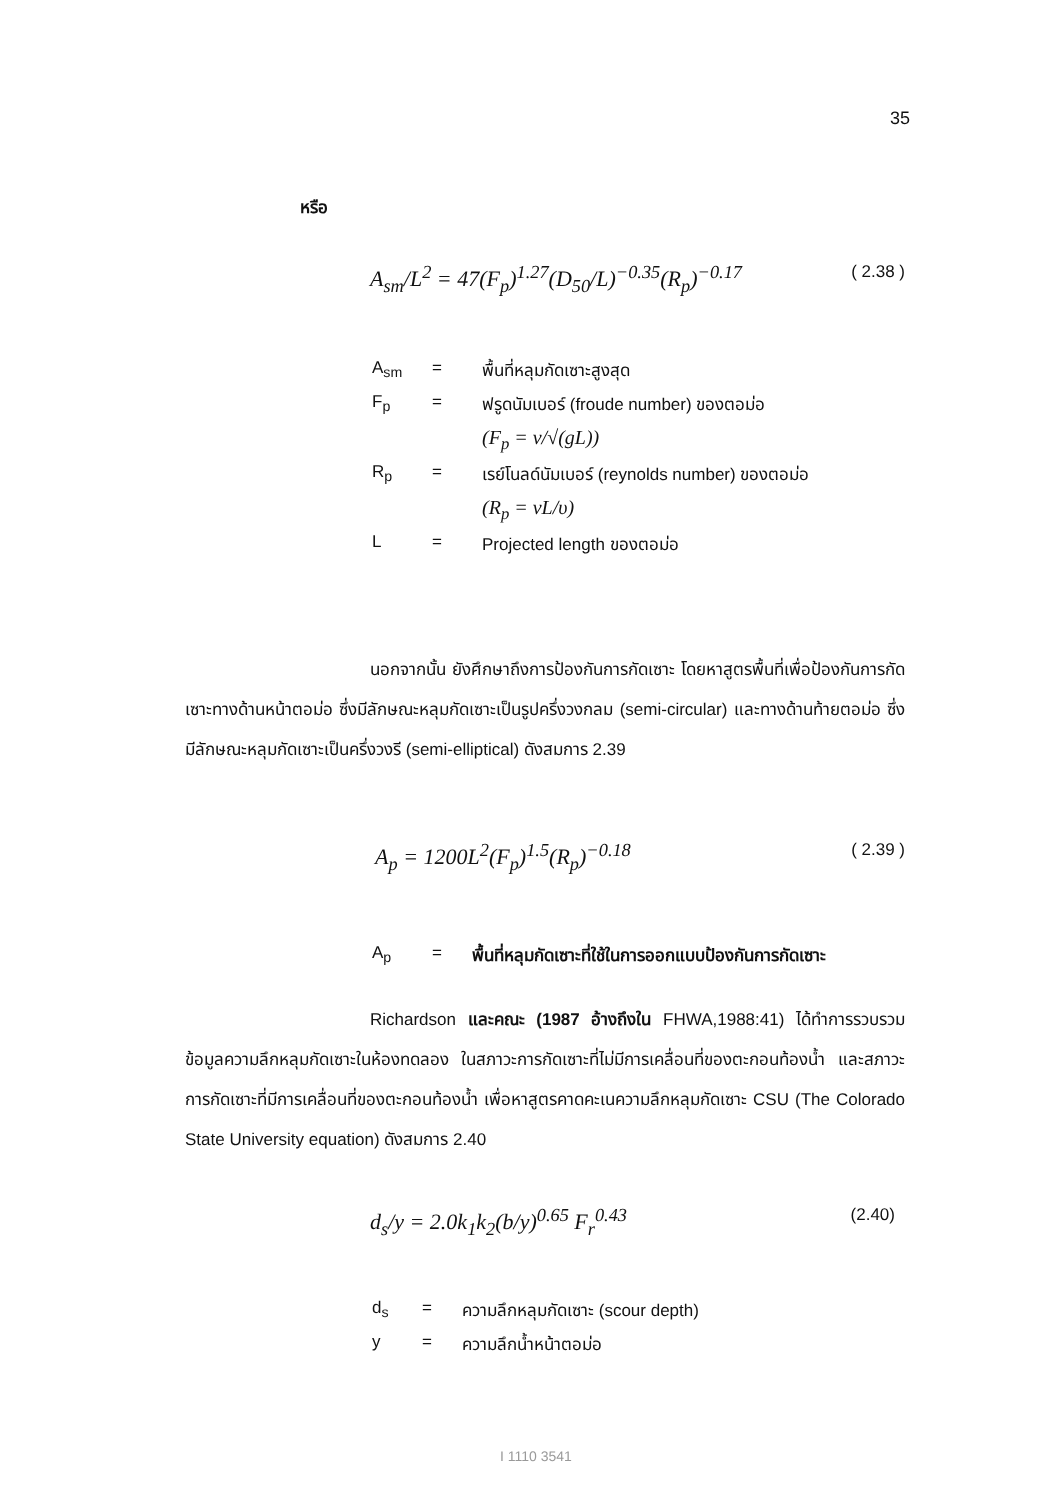35
หรือ
A<sub>sm</sub>/L<sup>2</sup> = 47(F<sub>p</sub>)<sup>1.27</sup>(D<sub>50</sub>/L)<sup>−0.35</sup>(R<sub>p</sub>)<sup>−0.17</sup> ( 2.38 )
A<sub>sm</sub> = พื้นที่หลุมกัดเซาะสูงสุด
F<sub>p</sub> = ฟรูดนัมเบอร์ (froude number) ของตอม่อ
(F<sub>p</sub> = v/√(gL))
R<sub>p</sub> = เรย์โนลด์นัมเบอร์ (reynolds number) ของตอม่อ
(R<sub>p</sub> = vL/υ)
L = Projected length ของตอม่อ
นอกจากนั้น ยังศึกษาถึงการป้องกันการกัดเซาะ โดยหาสูตรพื้นที่เพื่อป้องกันการกัดเซาะทางด้านหน้าตอม่อ ซึ่งมีลักษณะหลุมกัดเซาะเป็นรูปครึ่งวงกลม (semi-circular) และทางด้านท้ายตอม่อ ซึ่งมีลักษณะหลุมกัดเซาะเป็นครึ่งวงรี (semi-elliptical) ดังสมการ 2.39
A<sub>p</sub> = 1200L<sup>2</sup>(F<sub>p</sub>)<sup>1.5</sup>(R<sub>p</sub>)<sup>−0.18</sup> ( 2.39 )
A<sub>p</sub> = พื้นที่หลุมกัดเซาะที่ใช้ในการออกแบบป้องกันการกัดเซาะ
Richardson และคณะ (1987 อ้างถึงใน FHWA,1988:41) ได้ทำการรวบรวมข้อมูลความลึกหลุมกัดเซาะในห้องทดลอง ในสภาวะการกัดเซาะที่ไม่มีการเคลื่อนที่ของตะกอนท้องน้ำ และสภาวะการกัดเซาะที่มีการเคลื่อนที่ของตะกอนท้องน้ำ เพื่อหาสูตรคาดคะเนความลึกหลุมกัดเซาะ CSU (The Colorado State University equation) ดังสมการ 2.40
d<sub>s</sub>/y = 2.0k<sub>1</sub>k<sub>2</sub>(b/y)<sup>0.65</sup> F<sub>r</sub><sup>0.43</sup> (2.40)
d<sub>s</sub> = ความลึกหลุมกัดเซาะ (scour depth)
y = ความลึกน้ำหน้าตอม่อ
I 1110 3541